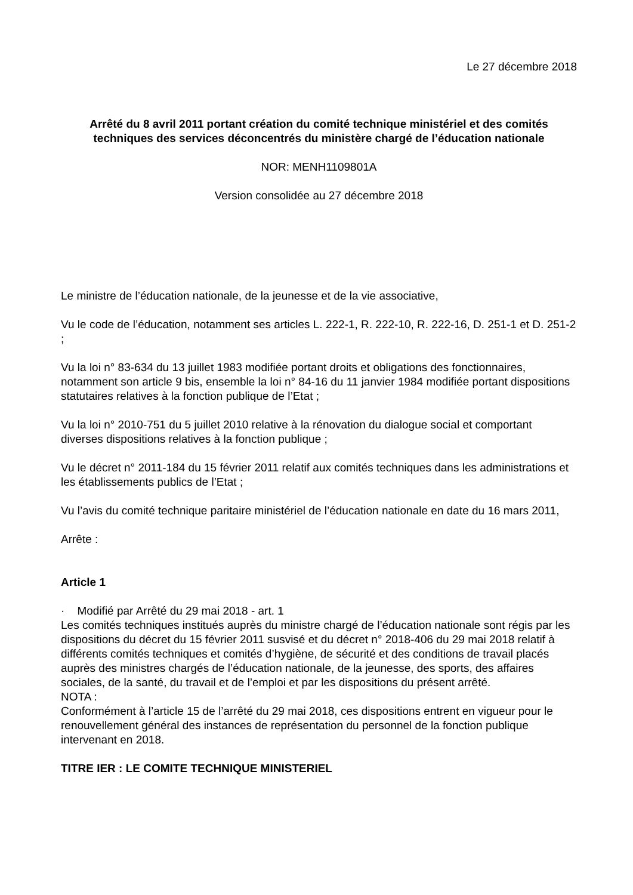Le 27 décembre 2018
Arrêté du 8 avril 2011 portant création du comité technique ministériel et des comités techniques des services déconcentrés du ministère chargé de l’éducation nationale
NOR: MENH1109801A
Version consolidée au 27 décembre 2018
Le ministre de l’éducation nationale, de la jeunesse et de la vie associative,
Vu le code de l’éducation, notamment ses articles L. 222-1, R. 222-10, R. 222-16, D. 251-1 et D. 251-2 ;
Vu la loi n° 83-634 du 13 juillet 1983 modifiée portant droits et obligations des fonctionnaires, notamment son article 9 bis, ensemble la loi n° 84-16 du 11 janvier 1984 modifiée portant dispositions statutaires relatives à la fonction publique de l’Etat ;
Vu la loi n° 2010-751 du 5 juillet 2010 relative à la rénovation du dialogue social et comportant diverses dispositions relatives à la fonction publique ;
Vu le décret n° 2011-184 du 15 février 2011 relatif aux comités techniques dans les administrations et les établissements publics de l’Etat ;
Vu l’avis du comité technique paritaire ministériel de l’éducation nationale en date du 16 mars 2011,
Arrête :
Article 1
· Modifié par Arrêté du 29 mai 2018 - art. 1
Les comités techniques institués auprès du ministre chargé de l’éducation nationale sont régis par les dispositions du décret du 15 février 2011 susvisé et du décret n° 2018-406 du 29 mai 2018 relatif à différents comités techniques et comités d’hygiène, de sécurité et des conditions de travail placés auprès des ministres chargés de l’éducation nationale, de la jeunesse, des sports, des affaires sociales, de la santé, du travail et de l’emploi et par les dispositions du présent arrêté.
NOTA :
Conformément à l’article 15 de l’arrêté du 29 mai 2018, ces dispositions entrent en vigueur pour le renouvellement général des instances de représentation du personnel de la fonction publique intervenant en 2018.
TITRE IER : LE COMITE TECHNIQUE MINISTERIEL